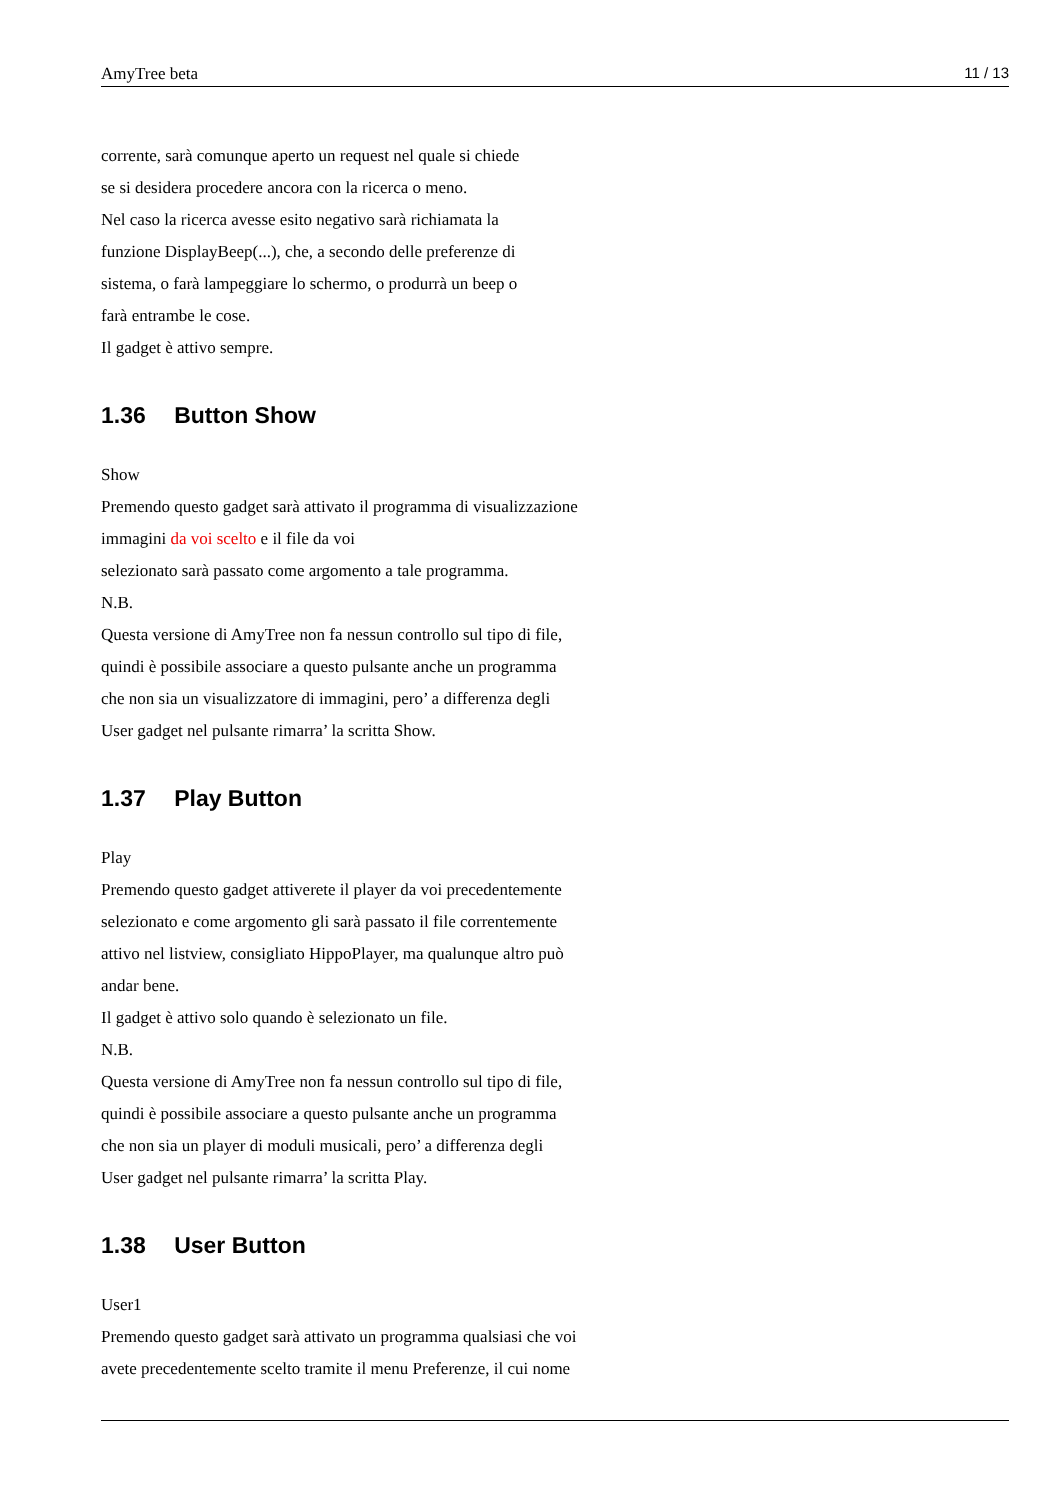AmyTree beta 11 / 13
corrente, sarà comunque aperto un request nel quale si chiede
se si desidera procedere ancora con la ricerca o meno.
Nel caso la ricerca avesse esito negativo sarà richiamata la
funzione DisplayBeep(...), che, a secondo delle preferenze di
sistema, o farà lampeggiare lo schermo, o produrrà un beep o
farà entrambe le cose.
Il gadget è attivo sempre.
1.36 Button Show
Show
Premendo questo gadget sarà attivato il programma di visualizzazione
immagini da voi scelto e il file da voi
selezionato sarà passato come argomento a tale programma.
N.B.
Questa versione di AmyTree non fa nessun controllo sul tipo di file,
quindi è possibile associare a questo pulsante anche un programma
che non sia un visualizzatore di immagini, pero’ a differenza degli
User gadget nel pulsante rimarra’ la scritta Show.
1.37 Play Button
Play
Premendo questo gadget attiverete il player da voi precedentemente
selezionato e come argomento gli sarà passato il file correntemente
attivo nel listview, consigliato HippoPlayer, ma qualunque altro può
andar bene.
Il gadget è attivo solo quando è selezionato un file.
N.B.
Questa versione di AmyTree non fa nessun controllo sul tipo di file,
quindi è possibile associare a questo pulsante anche un programma
che non sia un player di moduli musicali, pero’ a differenza degli
User gadget nel pulsante rimarra’ la scritta Play.
1.38 User Button
User1
Premendo questo gadget sarà attivato un programma qualsiasi che voi
avete precedentemente scelto tramite il menu Preferenze, il cui nome